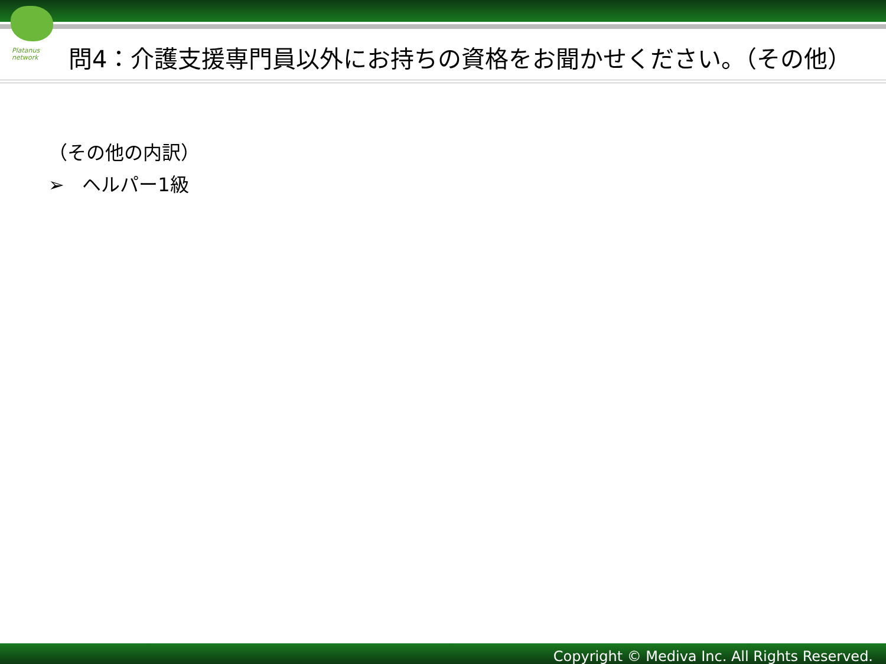Platanus
network
問4：介護支援専門員以外にお持ちの資格をお聞かせください。（その他）
（その他の内訳）
➢ ヘルパー1級
Copyright © Mediva Inc. All Rights Reserved.